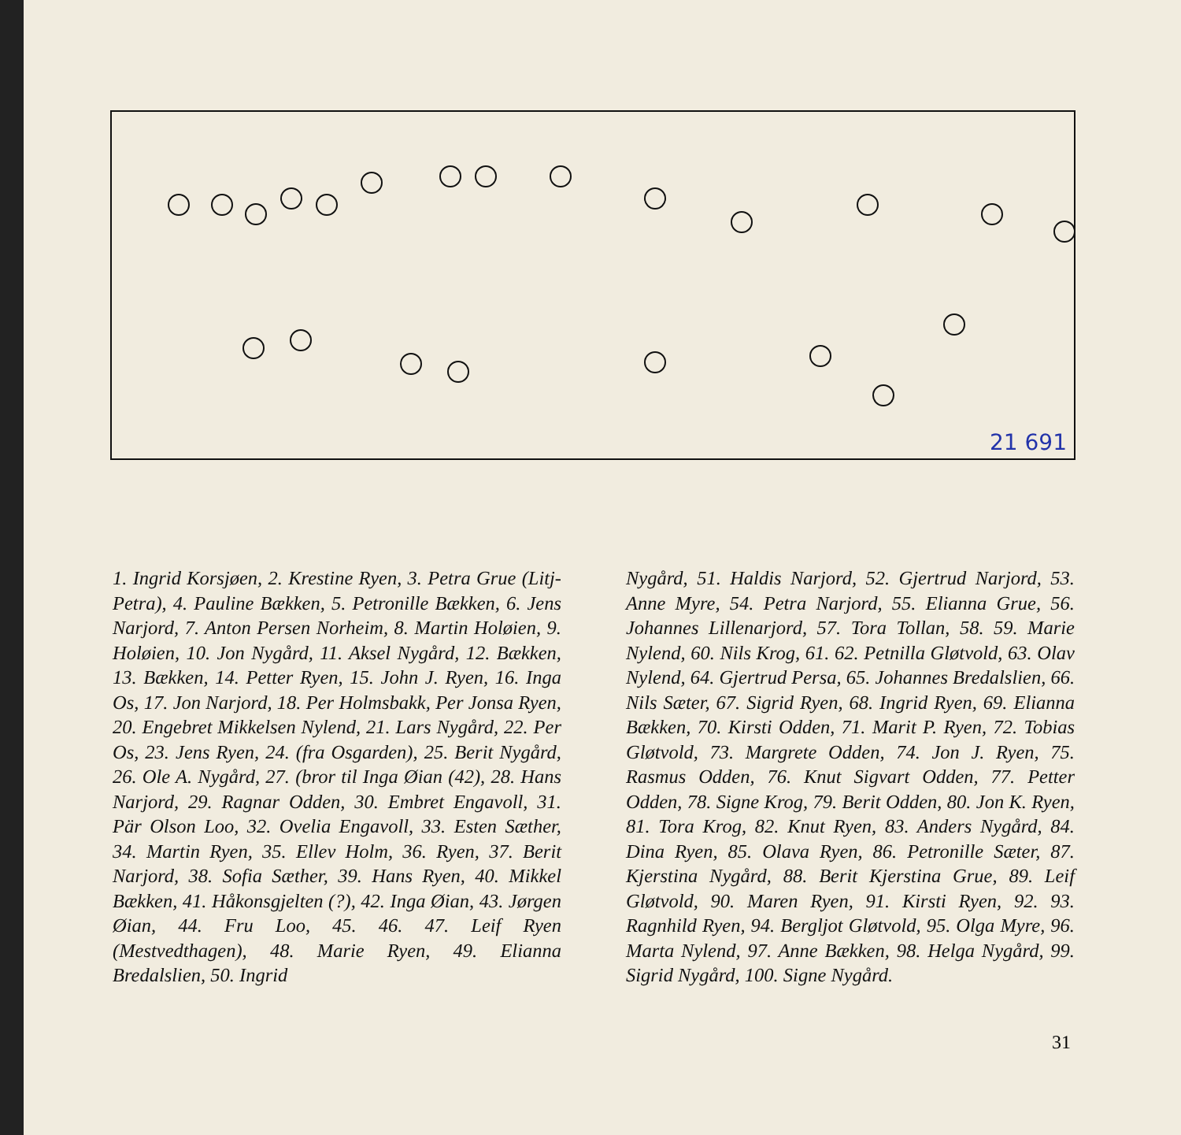21 691
1. Ingrid Korsjøen, 2. Krestine Ryen, 3. Petra Grue (Litj-Petra), 4. Pauline Bækken, 5. Petronille Bækken, 6. Jens Narjord, 7. Anton Persen Norheim, 8. Martin Holøien, 9. Holøien, 10. Jon Nygård, 11. Aksel Nygård, 12. Bækken, 13. Bækken, 14. Petter Ryen, 15. John J. Ryen, 16. Inga Os, 17. Jon Narjord, 18. Per Holmsbakk, Per Jonsa Ryen, 20. Engebret Mikkelsen Nylend, 21. Lars Nygård, 22. Per Os, 23. Jens Ryen, 24. (fra Osgarden), 25. Berit Nygård, 26. Ole A. Nygård, 27. (bror til Inga Øian (42), 28. Hans Narjord, 29. Ragnar Odden, 30. Embret Engavoll, 31. Pär Olson Loo, 32. Ovelia Engavoll, 33. Esten Sæther, 34. Martin Ryen, 35. Ellev Holm, 36. Ryen, 37. Berit Narjord, 38. Sofia Sæther, 39. Hans Ryen, 40. Mikkel Bækken, 41. Håkonsgjelten (?), 42. Inga Øian, 43. Jørgen Øian, 44. Fru Loo, 45. 46. 47. Leif Ryen (Mestvedthagen), 48. Marie Ryen, 49. Elianna Bredalslien, 50. Ingrid
Nygård, 51. Haldis Narjord, 52. Gjertrud Narjord, 53. Anne Myre, 54. Petra Narjord, 55. Elianna Grue, 56. Johannes Lillenarjord, 57. Tora Tollan, 58. 59. Marie Nylend, 60. Nils Krog, 61. 62. Petnilla Gløtvold, 63. Olav Nylend, 64. Gjertrud Persa, 65. Johannes Bredalslien, 66. Nils Sæter, 67. Sigrid Ryen, 68. Ingrid Ryen, 69. Elianna Bækken, 70. Kirsti Odden, 71. Marit P. Ryen, 72. Tobias Gløtvold, 73. Margrete Odden, 74. Jon J. Ryen, 75. Rasmus Odden, 76. Knut Sigvart Odden, 77. Petter Odden, 78. Signe Krog, 79. Berit Odden, 80. Jon K. Ryen, 81. Tora Krog, 82. Knut Ryen, 83. Anders Nygård, 84. Dina Ryen, 85. Olava Ryen, 86. Petronille Sæter, 87. Kjerstina Nygård, 88. Berit Kjerstina Grue, 89. Leif Gløtvold, 90. Maren Ryen, 91. Kirsti Ryen, 92. 93. Ragnhild Ryen, 94. Bergljot Gløtvold, 95. Olga Myre, 96. Marta Nylend, 97. Anne Bækken, 98. Helga Nygård, 99. Sigrid Nygård, 100. Signe Nygård.
31